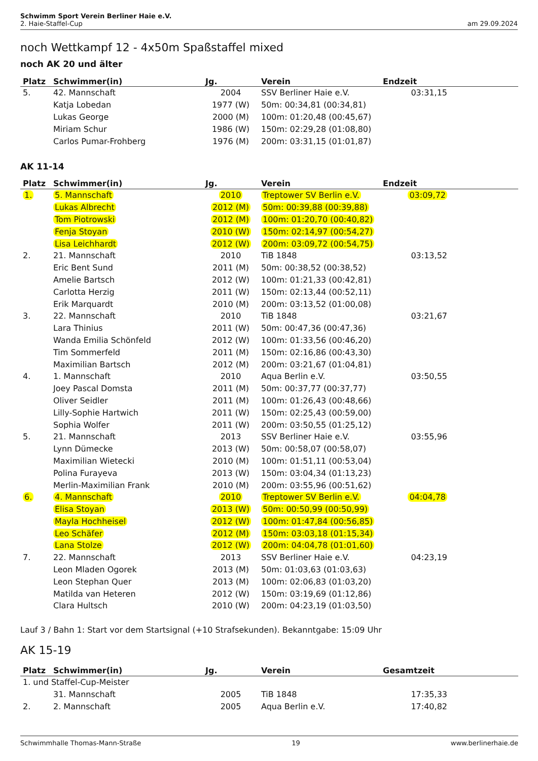Schwimm Sport Verein Berliner Haie e.V.
2. Haie-Staffel-Cup
am 29.09.2024
noch Wettkampf 12 - 4x50m Spaßstaffel mixed
noch AK 20 und älter
| Platz | Schwimmer(in) | Jg. | Verein | Endzeit |
| --- | --- | --- | --- | --- |
| 5. | 42. Mannschaft | 2004 | SSV Berliner Haie e.V. | 03:31,15 |
| | Katja Lobedan | 1977 (W) | 50m: 00:34,81 (00:34,81) | |
| | Lukas George | 2000 (M) | 100m: 01:20,48 (00:45,67) | |
| | Miriam Schur | 1986 (W) | 150m: 02:29,28 (01:08,80) | |
| | Carlos Pumar-Frohberg | 1976 (M) | 200m: 03:31,15 (01:01,87) | |
AK 11-14
| Platz | Schwimmer(in) | Jg. | Verein | Endzeit |
| --- | --- | --- | --- | --- |
| 1. | 5. Mannschaft | 2010 | Treptower SV Berlin e.V. | 03:09,72 |
| | Lukas Albrecht | 2012 (M) | 50m: 00:39,88 (00:39,88) | |
| | Tom Piotrowski | 2012 (M) | 100m: 01:20,70 (00:40,82) | |
| | Fenja Stoyan | 2010 (W) | 150m: 02:14,97 (00:54,27) | |
| | Lisa Leichhardt | 2012 (W) | 200m: 03:09,72 (00:54,75) | |
| 2. | 21. Mannschaft | 2010 | TiB 1848 | 03:13,52 |
| | Eric Bent Sund | 2011 (M) | 50m: 00:38,52 (00:38,52) | |
| | Amelie Bartsch | 2012 (W) | 100m: 01:21,33 (00:42,81) | |
| | Carlotta Herzig | 2011 (W) | 150m: 02:13,44 (00:52,11) | |
| | Erik Marquardt | 2010 (M) | 200m: 03:13,52 (01:00,08) | |
| 3. | 22. Mannschaft | 2010 | TiB 1848 | 03:21,67 |
| | Lara Thinius | 2011 (W) | 50m: 00:47,36 (00:47,36) | |
| | Wanda Emilia Schönfeld | 2012 (W) | 100m: 01:33,56 (00:46,20) | |
| | Tim Sommerfeld | 2011 (M) | 150m: 02:16,86 (00:43,30) | |
| | Maximilian Bartsch | 2012 (M) | 200m: 03:21,67 (01:04,81) | |
| 4. | 1. Mannschaft | 2010 | Aqua Berlin e.V. | 03:50,55 |
| | Joey Pascal Domsta | 2011 (M) | 50m: 00:37,77 (00:37,77) | |
| | Oliver Seidler | 2011 (M) | 100m: 01:26,43 (00:48,66) | |
| | Lilly-Sophie Hartwich | 2011 (W) | 150m: 02:25,43 (00:59,00) | |
| | Sophia Wolfer | 2011 (W) | 200m: 03:50,55 (01:25,12) | |
| 5. | 21. Mannschaft | 2013 | SSV Berliner Haie e.V. | 03:55,96 |
| | Lynn Dümecke | 2013 (W) | 50m: 00:58,07 (00:58,07) | |
| | Maximilian Wietecki | 2010 (M) | 100m: 01:51,11 (00:53,04) | |
| | Polina Furayeva | 2013 (W) | 150m: 03:04,34 (01:13,23) | |
| | Merlin-Maximilian Frank | 2010 (M) | 200m: 03:55,96 (00:51,62) | |
| 6. | 4. Mannschaft | 2010 | Treptower SV Berlin e.V. | 04:04,78 |
| | Elisa Stoyan | 2013 (W) | 50m: 00:50,99 (00:50,99) | |
| | Mayla Hochheisel | 2012 (W) | 100m: 01:47,84 (00:56,85) | |
| | Leo Schäfer | 2012 (M) | 150m: 03:03,18 (01:15,34) | |
| | Lana Stolze | 2012 (W) | 200m: 04:04,78 (01:01,60) | |
| 7. | 22. Mannschaft | 2013 | SSV Berliner Haie e.V. | 04:23,19 |
| | Leon Mladen Ogorek | 2013 (M) | 50m: 01:03,63 (01:03,63) | |
| | Leon Stephan Quer | 2013 (M) | 100m: 02:06,83 (01:03,20) | |
| | Matilda van Heteren | 2012 (W) | 150m: 03:19,69 (01:12,86) | |
| | Clara Hultsch | 2010 (W) | 200m: 04:23,19 (01:03,50) | |
Lauf 3 / Bahn 1: Start vor dem Startsignal (+10 Strafsekunden). Bekanntgabe: 15:09 Uhr
AK 15-19
| Platz | Schwimmer(in) | Jg. | Verein | Gesamtzeit |
| --- | --- | --- | --- | --- |
| 1. und Staffel-Cup-Meister | | | | |
| | 31. Mannschaft | 2005 | TiB 1848 | 17:35,33 |
| 2. | 2. Mannschaft | 2005 | Aqua Berlin e.V. | 17:40,82 |
Schwimmhalle Thomas-Mann-Straße 19 www.berlinerhaie.de